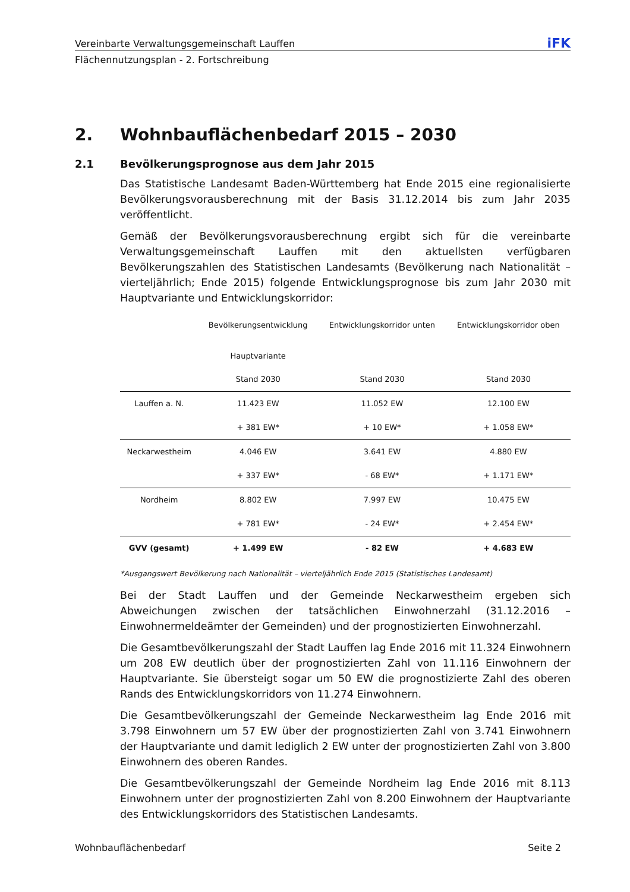Vereinbarte Verwaltungsgemeinschaft Lauffen iFK
Flächennutzungsplan - 2. Fortschreibung
2. Wohnbauflächenbedarf 2015 – 2030
2.1 Bevölkerungsprognose aus dem Jahr 2015
Das Statistische Landesamt Baden-Württemberg hat Ende 2015 eine regionalisierte Bevölkerungsvorausberechnung mit der Basis 31.12.2014 bis zum Jahr 2035 veröffentlicht.
Gemäß der Bevölkerungsvorausberechnung ergibt sich für die vereinbarte Verwaltungsgemeinschaft Lauffen mit den aktuellsten verfügbaren Bevölkerungszahlen des Statistischen Landesamts (Bevölkerung nach Nationalität – vierteljährlich; Ende 2015) folgende Entwicklungsprognose bis zum Jahr 2030 mit Hauptvariante und Entwicklungskorridor:
| | Bevölkerungsentwicklung Hauptvariante | Entwicklungskorridor unten | Entwicklungskorridor oben |
| --- | --- | --- | --- |
| | Stand 2030 | Stand 2030 | Stand 2030 |
| Lauffen a. N. | 11.423 EW | 11.052 EW | 12.100 EW |
| | + 381 EW* | + 10 EW* | + 1.058 EW* |
| Neckarwestheim | 4.046 EW | 3.641 EW | 4.880 EW |
| | + 337 EW* | - 68 EW* | + 1.171 EW* |
| Nordheim | 8.802 EW | 7.997 EW | 10.475 EW |
| | + 781 EW* | - 24 EW* | + 2.454 EW* |
| GVV (gesamt) | + 1.499 EW | - 82 EW | + 4.683 EW |
*Ausgangswert Bevölkerung nach Nationalität – vierteljährlich Ende 2015 (Statistisches Landesamt)
Bei der Stadt Lauffen und der Gemeinde Neckarwestheim ergeben sich Abweichungen zwischen der tatsächlichen Einwohnerzahl (31.12.2016 – Einwohnermeldeämter der Gemeinden) und der prognostizierten Einwohnerzahl.
Die Gesamtbevölkerungszahl der Stadt Lauffen lag Ende 2016 mit 11.324 Einwohnern um 208 EW deutlich über der prognostizierten Zahl von 11.116 Einwohnern der Hauptvariante. Sie übersteigt sogar um 50 EW die prognostizierte Zahl des oberen Rands des Entwicklungskorridors von 11.274 Einwohnern.
Die Gesamtbevölkerungszahl der Gemeinde Neckarwestheim lag Ende 2016 mit 3.798 Einwohnern um 57 EW über der prognostizierten Zahl von 3.741 Einwohnern der Hauptvariante und damit lediglich 2 EW unter der prognostizierten Zahl von 3.800 Einwohnern des oberen Randes.
Die Gesamtbevölkerungszahl der Gemeinde Nordheim lag Ende 2016 mit 8.113 Einwohnern unter der prognostizierten Zahl von 8.200 Einwohnern der Hauptvariante des Entwicklungskorridors des Statistischen Landesamts.
Wohnbauflächenbedarf Seite 2